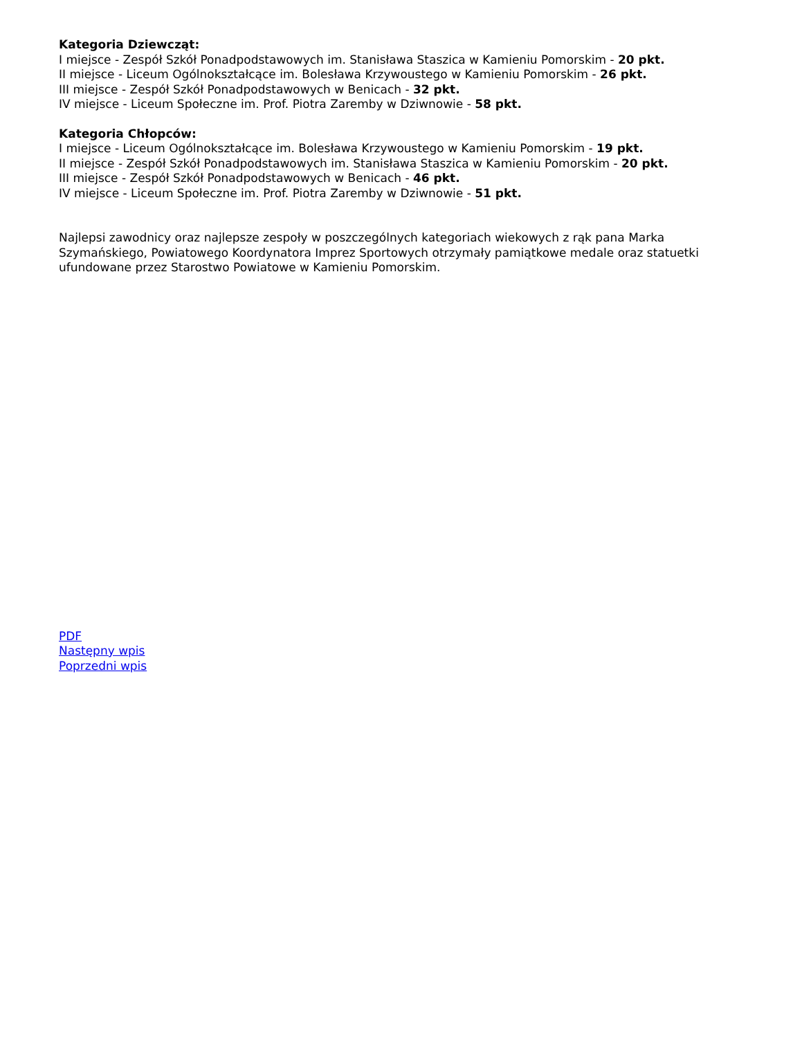Kategoria Dziewcząt:
I miejsce - Zespół Szkół Ponadpodstawowych im. Stanisława Staszica w Kamieniu Pomorskim - 20 pkt.
II miejsce - Liceum Ogólnokształcące im. Bolesława Krzywoustego w Kamieniu Pomorskim - 26 pkt.
III miejsce - Zespół Szkół Ponadpodstawowych w Benicach - 32 pkt.
IV miejsce - Liceum Społeczne im. Prof. Piotra Zaremby w Dziwnowie - 58 pkt.
Kategoria Chłopców:
I miejsce - Liceum Ogólnokształcące im. Bolesława Krzywoustego w Kamieniu Pomorskim - 19 pkt.
II miejsce - Zespół Szkół Ponadpodstawowych im. Stanisława Staszica w Kamieniu Pomorskim - 20 pkt.
III miejsce - Zespół Szkół Ponadpodstawowych w Benicach - 46 pkt.
IV miejsce - Liceum Społeczne im. Prof. Piotra Zaremby w Dziwnowie - 51 pkt.
Najlepsi zawodnicy oraz najlepsze zespoły w poszczególnych kategoriach wiekowych z rąk pana Marka Szymańskiego, Powiatowego Koordynatora Imprez Sportowych otrzymały pamiątkowe medale oraz statuetki ufundowane przez Starostwo Powiatowe w Kamieniu Pomorskim.
PDF
Następny wpis
Poprzedni wpis